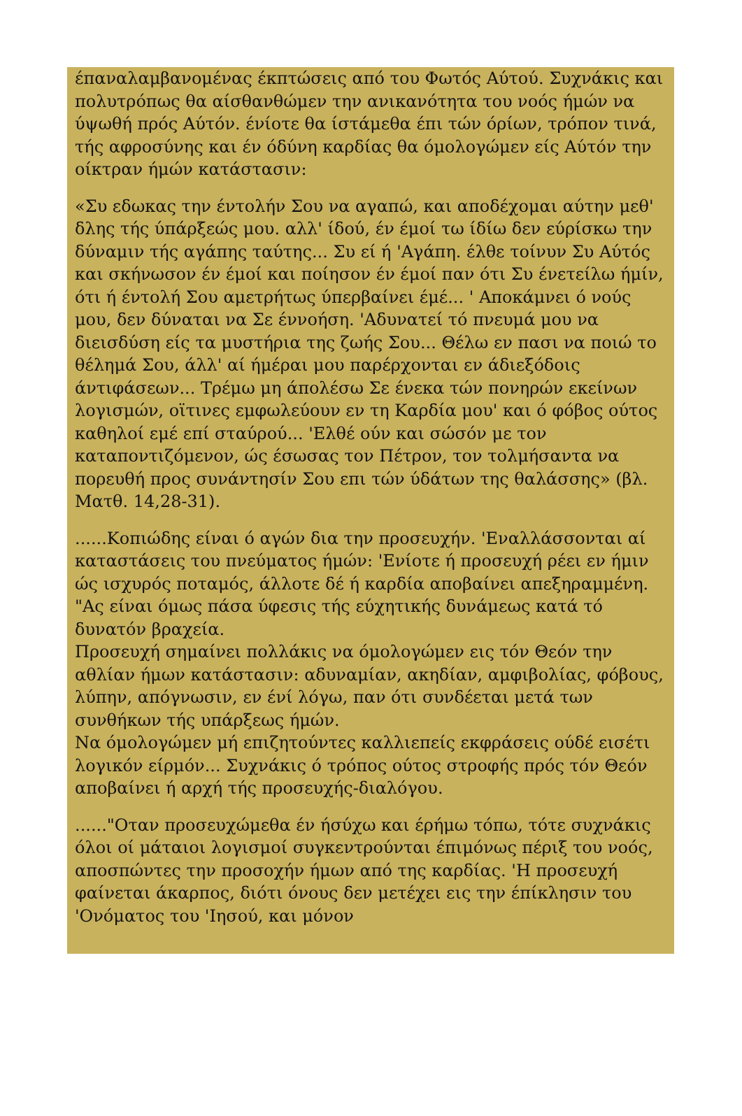έπαναλαμβανομένας έκπτώσεις από του Φωτός Αύτού. Συχνάκις και πολυτρόπως θα αίσθανθώμεν την ανικανότητα του νοός ήμών να ύψωθή πρός Αύτόν. ένίοτε θα ίστάμεθα έπι τών όρίων, τρόπον τινά, τής αφροσύνης και έν όδύνη καρδίας θα όμολογώμεν είς Αύτόν την οίκτραν ήμών κατάστασιν:
«Συ εδωκας την έντολήν Σου να αγαπώ, και αποδέχομαι αύτην μεθ' δλης τής ύπάρξεώς μου. αλλ' ίδού, έν έμοί τω ίδίω δεν εύρίσκω την δύναμιν τής αγάπης ταύτης... Συ εί ή 'Αγάπη. έλθε τοίνυν Συ Αύτός και σκήνωσον έν έμοί και ποίησον έν έμοί παν ότι Συ ένετείλω ήμίν, ότι ή έντολή Σου αμετρήτως ύπερβαίνει έμέ... ' Αποκάμνει ό νούς μου, δεν δύναται να Σε έννοήση. 'Αδυνατεί τό πνευμά μου να διεισδύση είς τα μυστήρια της ζωής Σου... Θέλω εν πασι να ποιώ το θέλημά Σου, άλλ' αί ήμέραι μου παρέρχονται εν άδιεξόδοις άντιφάσεων... Τρέμω μη άπολέσω Σε ένεκα τών πονηρών εκείνων λογισμών, οϊτινες εμφωλεύουν εν τη Καρδία μου' και ό φόβος ούτος καθηλοί εμέ επί σταύρού... 'Ελθέ ούν και σώσόν με τον καταποντιζόμενον, ώς έσωσας τον Πέτρον, τον τολμήσαντα να πορευθή προς συνάντησίν Σου επι τών ύδάτων της θαλάσσης» (βλ. Ματθ. 14,28-31).
......Κοπιώδης είναι ό αγών δια την προσευχήν. 'Εναλλάσσονται αί καταστάσεις του πνεύματος ήμών: 'Ενίοτε ή προσευχή ρέει εν ήμιν ώς ισχυρός ποταμός, άλλοτε δέ ή καρδία αποβαίνει απεξηραμμένη. "Ας είναι όμως πάσα ύφεσις τής εύχητικής δυνάμεως κατά τό δυνατόν βραχεία.
Προσευχή σημαίνει πολλάκις να όμολογώμεν εις τόν Θεόν την αθλίαν ήμων κατάστασιν: αδυναμίαν, ακηδίαν, αμφιβολίας, φόβους, λύπην, απόγνωσιν, εν ένί λόγω, παν ότι συνδέεται μετά των συνθήκων τής υπάρξεως ήμών.
Να όμολογώμεν μή επιζητούντες καλλιεπείς εκφράσεις ούδέ εισέτι λογικόν είρμόν... Συχνάκις ό τρόπος ούτος στροφής πρός τόν Θεόν αποβαίνει ή αρχή τής προσευχής-διαλόγου.
......"Οταν προσευχώμεθα έν ήσύχω και έρήμω τόπω, τότε συχνάκις όλοι οί μάταιοι λογισμοί συγκεντρούνται έπιμόνως πέριξ του νοός, αποσπώντες την προσοχήν ήμων από της καρδίας. 'Η προσευχή φαίνεται άκαρπος, διότι όνους δεν μετέχει εις την έπίκλησιν του 'Ονόματος του 'Ιησού, και μόνον